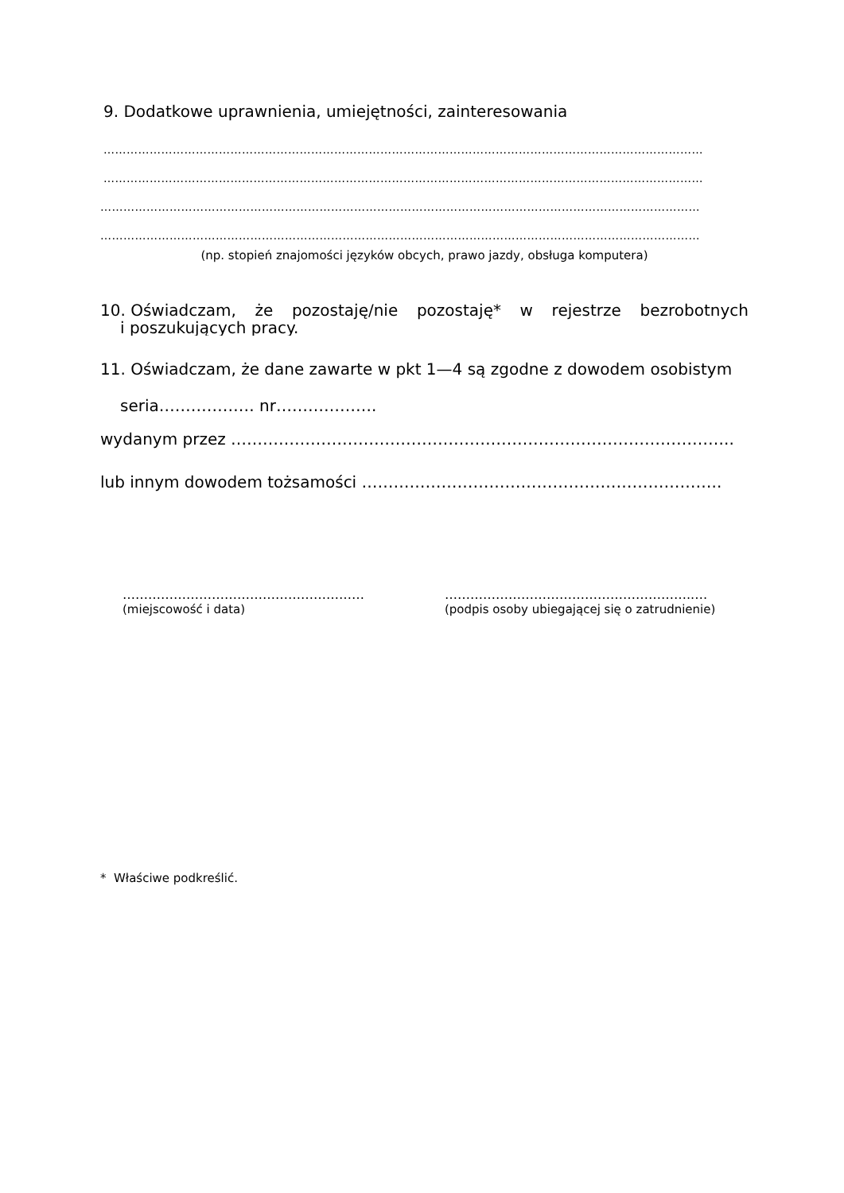9. Dodatkowe uprawnienia, umiejętności, zainteresowania
…………………………………………………………………………………………………………………………………………
…………………………………………………………………………………………………………………………………………
…………………………………………………………………………………………………………………………………………
…………………………………………………………………………………………………………………………………………
(np. stopień znajomości języków obcych, prawo jazdy, obsługa komputera)
10. Oświadczam, że pozostaję/nie pozostaję* w rejestrze bezrobotnych
i poszukujących pracy.
11. Oświadczam, że dane zawarte w pkt 1—4 są zgodne z dowodem osobistym
seria……………… nr……………….
wydanym przez …………………………………………………………………………………..
lub innym dowodem tożsamości …………………………………………………………..
…………………………………………………
(miejscowość i data)
…………………………………………………..…
(podpis osoby ubiegającej się o zatrudnienie)
* Właściwe podkreślić.